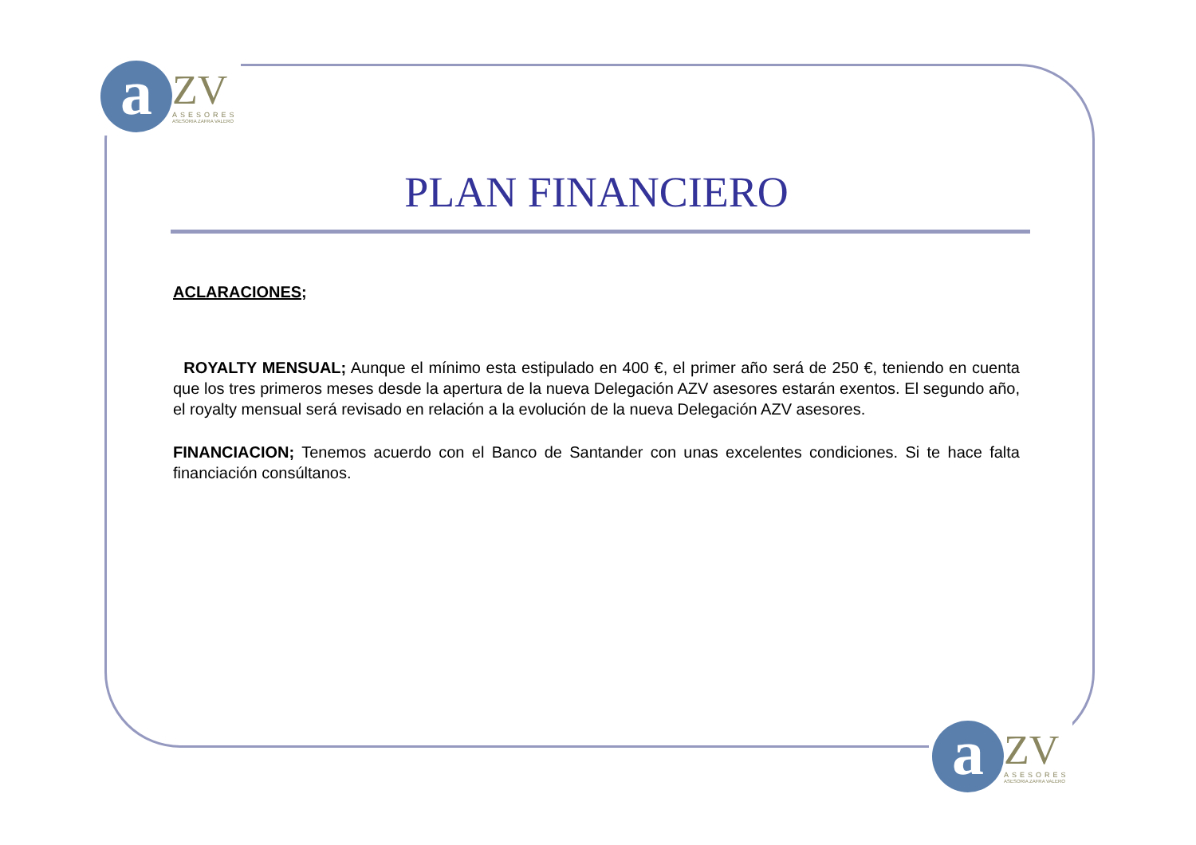a
ZV
ASESORES
ASESORIA ZAFRA VALERO
PLAN FINANCIERO
ACLARACIONES;
ROYALTY MENSUAL; Aunque el mínimo esta estipulado en 400 €, el primer año será de 250 €, teniendo en cuenta que los tres primeros meses desde la apertura de la nueva Delegación AZV asesores estarán exentos. El segundo año, el royalty mensual será revisado en relación a la evolución de la nueva Delegación AZV asesores.
FINANCIACION; Tenemos acuerdo con el Banco de Santander con unas excelentes condiciones. Si te hace falta financiación consúltanos.
a
ZV
ASESORES
ASESORIA ZAFRA VALERO